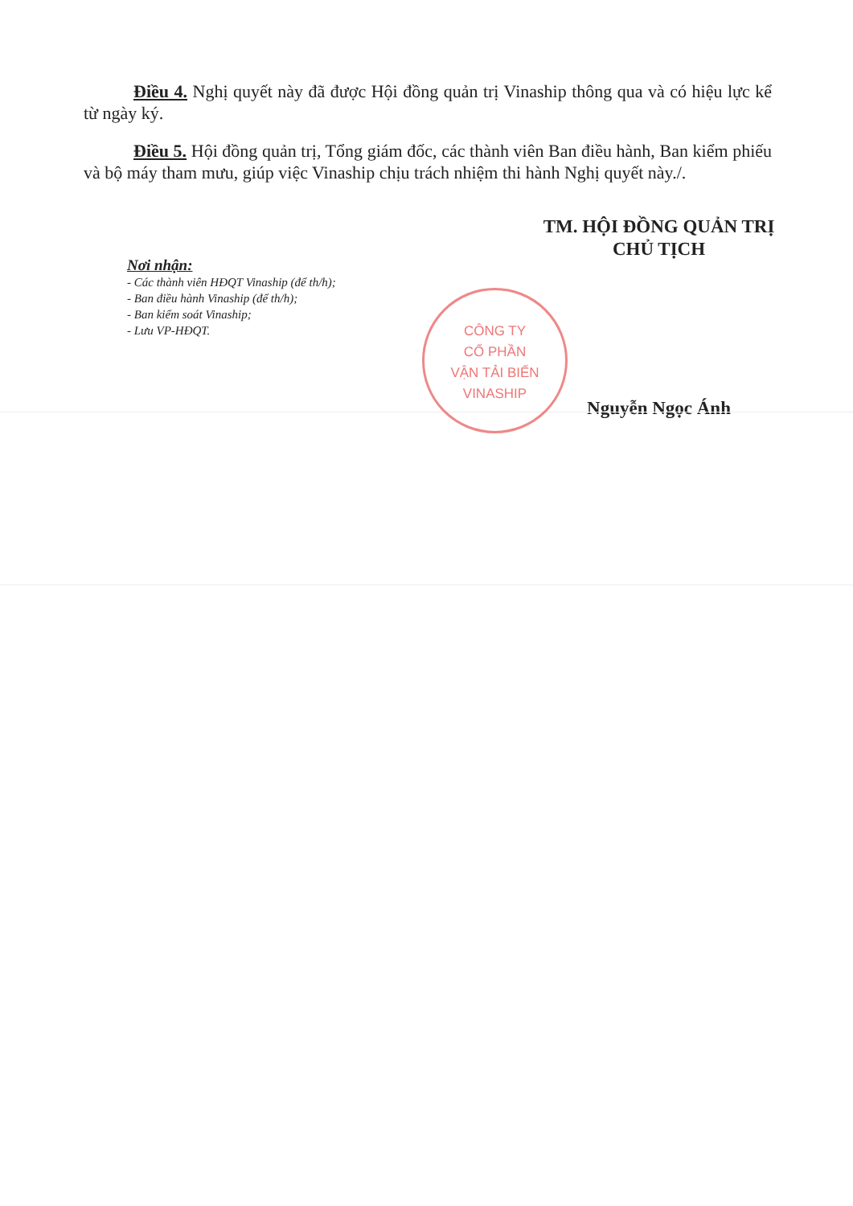Điều 4. Nghị quyết này đã được Hội đồng quản trị Vinaship thông qua và có hiệu lực kể từ ngày ký.
Điều 5. Hội đồng quản trị, Tổng giám đốc, các thành viên Ban điều hành, Ban kiểm phiếu và bộ máy tham mưu, giúp việc Vinaship chịu trách nhiệm thi hành Nghị quyết này./.
Nơi nhận:
- Các thành viên HĐQT Vinaship (để th/h);
- Ban điều hành Vinaship (để th/h);
- Ban kiểm soát Vinaship;
- Lưu VP-HĐQT.
TM. HỘI ĐỒNG QUẢN TRỊ
CHỦ TỊCH
Nguyễn Ngọc Ánh
CÔNG TY
CỔ PHẦN
VẬN TẢI BIỂN
VINASHIP